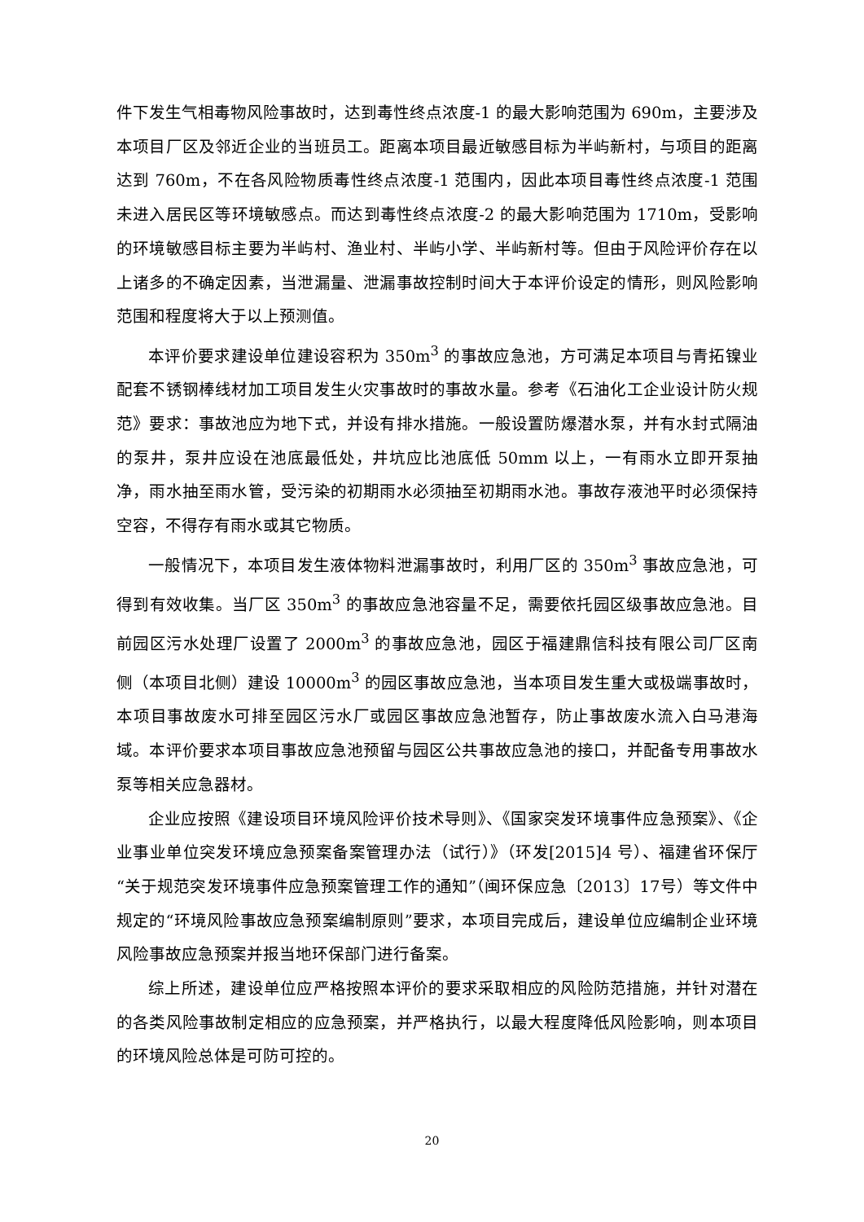件下发生气相毒物风险事故时，达到毒性终点浓度-1 的最大影响范围为 690m，主要涉及本项目厂区及邻近企业的当班员工。距离本项目最近敏感目标为半屿新村，与项目的距离达到 760m，不在各风险物质毒性终点浓度-1 范围内，因此本项目毒性终点浓度-1 范围未进入居民区等环境敏感点。而达到毒性终点浓度-2 的最大影响范围为 1710m，受影响的环境敏感目标主要为半屿村、渔业村、半屿小学、半屿新村等。但由于风险评价存在以上诸多的不确定因素，当泄漏量、泄漏事故控制时间大于本评价设定的情形，则风险影响范围和程度将大于以上预测值。
本评价要求建设单位建设容积为 350m<sup>3</sup> 的事故应急池，方可满足本项目与青拓镍业配套不锈钢棒线材加工项目发生火灾事故时的事故水量。参考《石油化工企业设计防火规范》要求：事故池应为地下式，并设有排水措施。一般设置防爆潜水泵，并有水封式隔油的泵井，泵井应设在池底最低处，井坑应比池底低 50mm 以上，一有雨水立即开泵抽净，雨水抽至雨水管，受污染的初期雨水必须抽至初期雨水池。事故存液池平时必须保持空容，不得存有雨水或其它物质。
一般情况下，本项目发生液体物料泄漏事故时，利用厂区的 350m<sup>3</sup> 事故应急池，可得到有效收集。当厂区 350m<sup>3</sup> 的事故应急池容量不足，需要依托园区级事故应急池。目前园区污水处理厂设置了 2000m<sup>3</sup> 的事故应急池，园区于福建鼎信科技有限公司厂区南侧（本项目北侧）建设 10000m<sup>3</sup> 的园区事故应急池，当本项目发生重大或极端事故时，本项目事故废水可排至园区污水厂或园区事故应急池暂存，防止事故废水流入白马港海域。本评价要求本项目事故应急池预留与园区公共事故应急池的接口，并配备专用事故水泵等相关应急器材。
企业应按照《建设项目环境风险评价技术导则》、《国家突发环境事件应急预案》、《企业事业单位突发环境应急预案备案管理办法（试行）》（环发[2015]4 号）、福建省环保厅“关于规范突发环境事件应急预案管理工作的通知”（闽环保应急〔2013〕17号）等文件中规定的“环境风险事故应急预案编制原则”要求，本项目完成后，建设单位应编制企业环境风险事故应急预案并报当地环保部门进行备案。
综上所述，建设单位应严格按照本评价的要求采取相应的风险防范措施，并针对潜在的各类风险事故制定相应的应急预案，并严格执行，以最大程度降低风险影响，则本项目的环境风险总体是可防可控的。
20